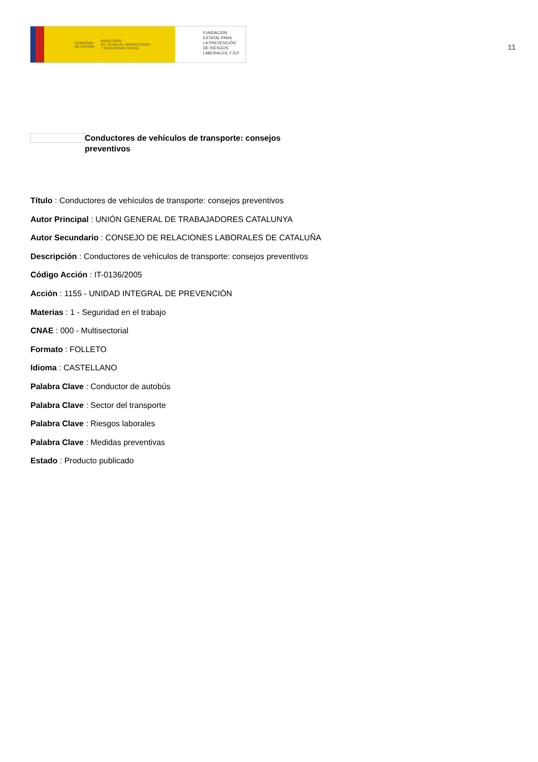GOBIERNO
DE ESPAÑA MINISTERIO
DE TRABAJO, MIGRACIONES
Y SEGURIDAD SOCIAL
FUNDACIÓN
ESTATAL PARA
LA PREVENCIÓN
DE RIESGOS
LABORALES, F.S.P.
11
Conductores de vehículos de transporte: consejos preventivos
Título : Conductores de vehículos de transporte: consejos preventivos
Autor Principal : UNIÓN GENERAL DE TRABAJADORES CATALUNYA
Autor Secundario : CONSEJO DE RELACIONES LABORALES DE CATALUÑA
Descripción : Conductores de vehículos de transporte: consejos preventivos
Código Acción : IT-0136/2005
Acción : 1155 - UNIDAD INTEGRAL DE PREVENCIÓN
Materias : 1 - Seguridad en el trabajo
CNAE : 000 - Multisectorial
Formato : FOLLETO
Idioma : CASTELLANO
Palabra Clave : Conductor de autobús
Palabra Clave : Sector del transporte
Palabra Clave : Riesgos laborales
Palabra Clave : Medidas preventivas
Estado : Producto publicado